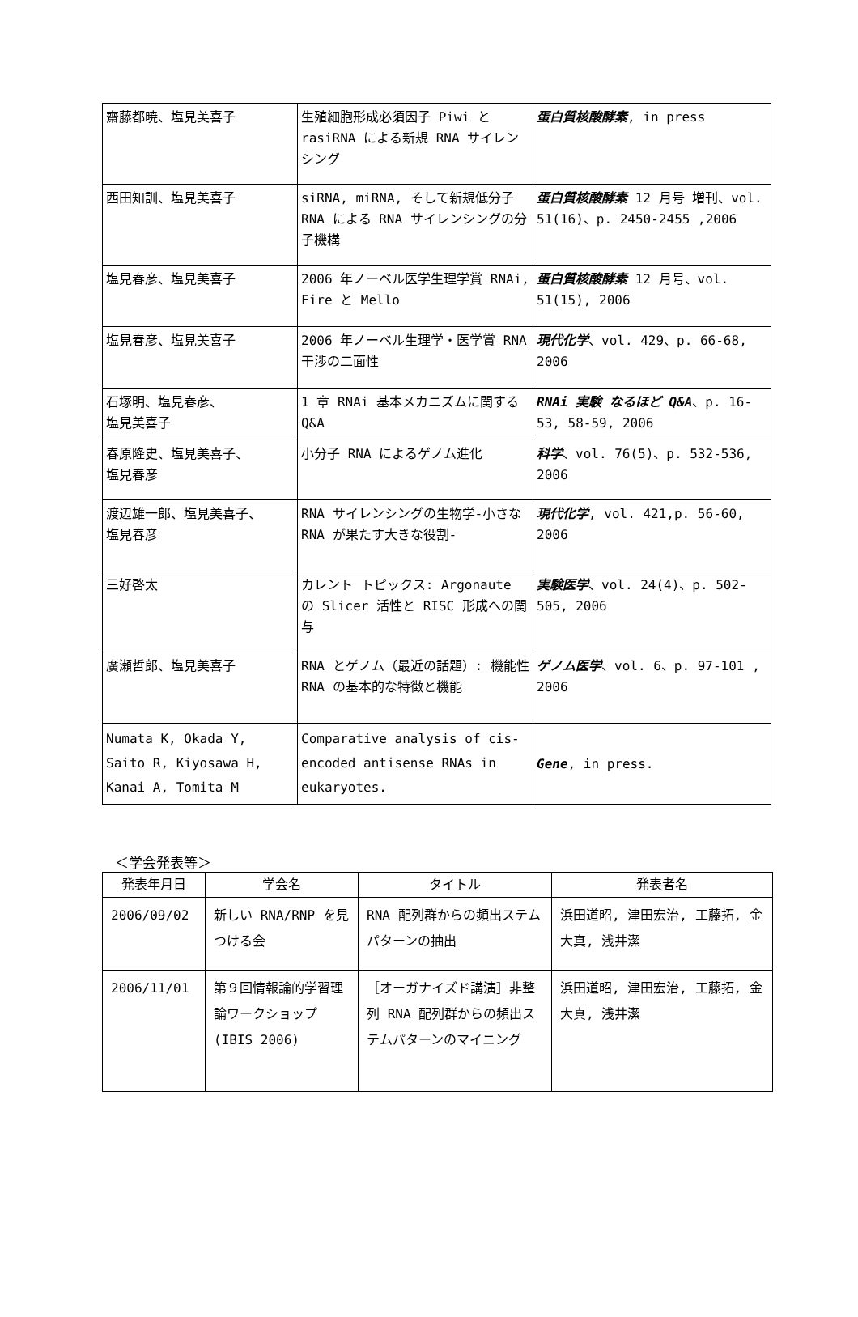| 齋藤都暁、塩見美喜子 | 生殖細胞形成必須因子 Piwi と rasiRNA による新規 RNA サイレンシング | 蛋白質核酸酵素 , in press |
| 西田知訓、塩見美喜子 | siRNA, miRNA, そして新規低分子 RNA による RNA サイレンシングの分子機構 | 蛋白質核酸酵素 12 月号 増刊、vol. 51(16)、p. 2450-2455 ,2006 |
| 塩見春彦、塩見美喜子 | 2006 年ノーベル医学生理学賞 RNAi, Fire と Mello | 蛋白質核酸酵素 12 月号、vol. 51(15), 2006 |
| 塩見春彦、塩見美喜子 | 2006 年ノーベル生理学・医学賞 RNA 干渉の二面性 | 現代化学 、vol. 429、p. 66-68, 2006 |
| 石塚明、塩見春彦、 塩見美喜子 | 1 章 RNAi 基本メカニズムに関する Q&A | RNAi 実験 なるほど Q&A 、p. 16-53, 58-59, 2006 |
| 春原隆史、塩見美喜子、 塩見春彦 | 小分子 RNA によるゲノム進化 | 科学 、vol. 76(5)、p. 532-536, 2006 |
| 渡辺雄一郎、塩見美喜子、 塩見春彦 | RNA サイレンシングの生物学-小さな RNA が果たす大きな役割- | 現代化学 , vol. 421,p. 56-60, 2006 |
| 三好啓太 | カレント トピックス: Argonaute の Slicer 活性と RISC 形成への関与 | 実験医学 、vol. 24(4)、p. 502-505, 2006 |
| 廣瀬哲郎、塩見美喜子 | RNA とゲノム（最近の話題）: 機能性 RNA の基本的な特徴と機能 | ゲノム医学 、vol. 6、p. 97-101 , 2006 |
| Numata K, Okada Y, Saito R, Kiyosawa H, Kanai A, Tomita M | Comparative analysis of cis-encoded antisense RNAs in eukaryotes. | Gene , in press. |
＜学会発表等＞
| 発表年月日 | 学会名 | タイトル | 発表者名 |
| --- | --- | --- | --- |
| 2006/09/02 | 新しい RNA/RNP を見つける会 | RNA 配列群からの頻出ステムパターンの抽出 | 浜田道昭, 津田宏治, 工藤拓, 金大真, 浅井潔 |
| 2006/11/01 | 第９回情報論的学習理論ワークショップ (IBIS 2006) | ［オーガナイズド講演］非整列 RNA 配列群からの頻出ステムパターンのマイニング | 浜田道昭, 津田宏治, 工藤拓, 金大真, 浅井潔 |